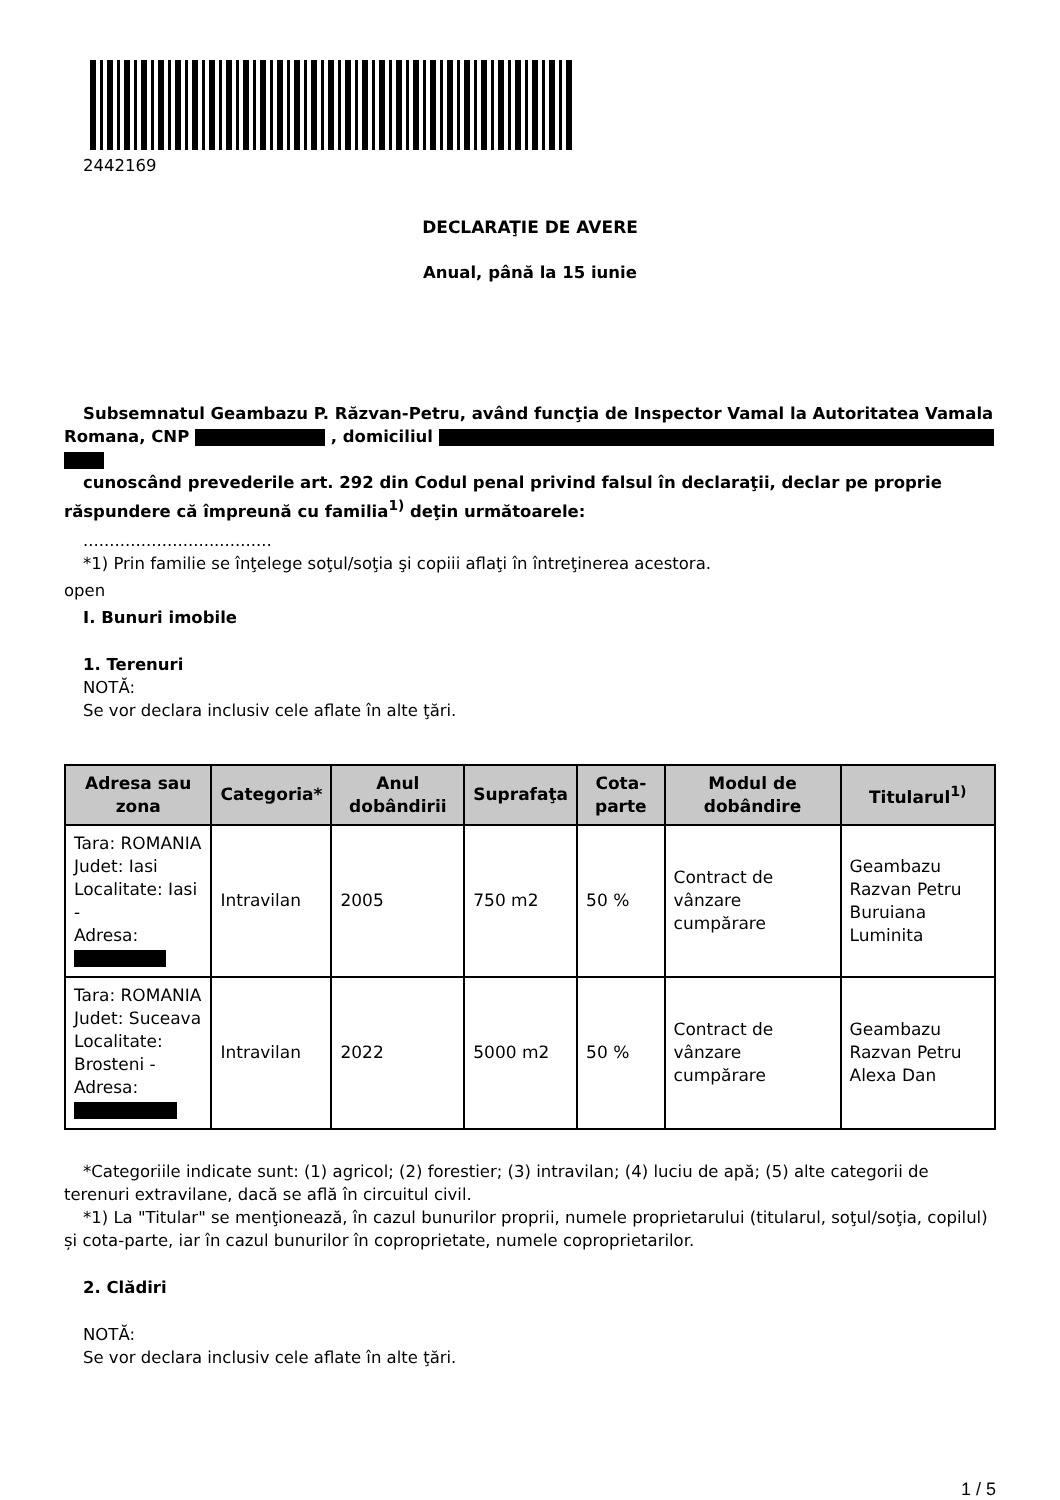2442169
DECLARAŢIE DE AVERE
Anual, până la 15 iunie
Subsemnatul Geambazu P. Răzvan-Petru, având funcţia de Inspector Vamal la Autoritatea Vamala Romana, CNP , domiciliul
cunoscând prevederile art. 292 din Codul penal privind falsul în declaraţii, declar pe proprie răspundere că împreună cu familia<sup>1)</sup> deţin următoarele:
....................................
*1) Prin familie se înţelege soţul/soţia şi copiii aflaţi în întreţinerea acestora.
open
I. Bunuri imobile
1. Terenuri
NOTĂ:
Se vor declara inclusiv cele aflate în alte ţări.
| Adresa sau zona | Categoria* | Anul dobândirii | Suprafaţa | Cota-parte | Modul de dobândire | Titularul<sup>1)</sup> |
| --- | --- | --- | --- | --- | --- | --- |
| Tara: ROMANIA Judet: Iasi Localitate: Iasi - Adresa: | Intravilan | 2005 | 750 m2 | 50 % | Contract de vânzare cumpărare | Geambazu Razvan Petru Buruiana Luminita |
| Tara: ROMANIA Judet: Suceava Localitate: Brosteni - Adresa: | Intravilan | 2022 | 5000 m2 | 50 % | Contract de vânzare cumpărare | Geambazu Razvan Petru Alexa Dan |
*Categoriile indicate sunt: (1) agricol; (2) forestier; (3) intravilan; (4) luciu de apă; (5) alte categorii de terenuri extravilane, dacă se află în circuitul civil.
*1) La "Titular" se menţionează, în cazul bunurilor proprii, numele proprietarului (titularul, soţul/soţia, copilul) și cota-parte, iar în cazul bunurilor în coproprietate, numele coproprietarilor.
2. Clădiri
NOTĂ:
Se vor declara inclusiv cele aflate în alte ţări.
1 / 5